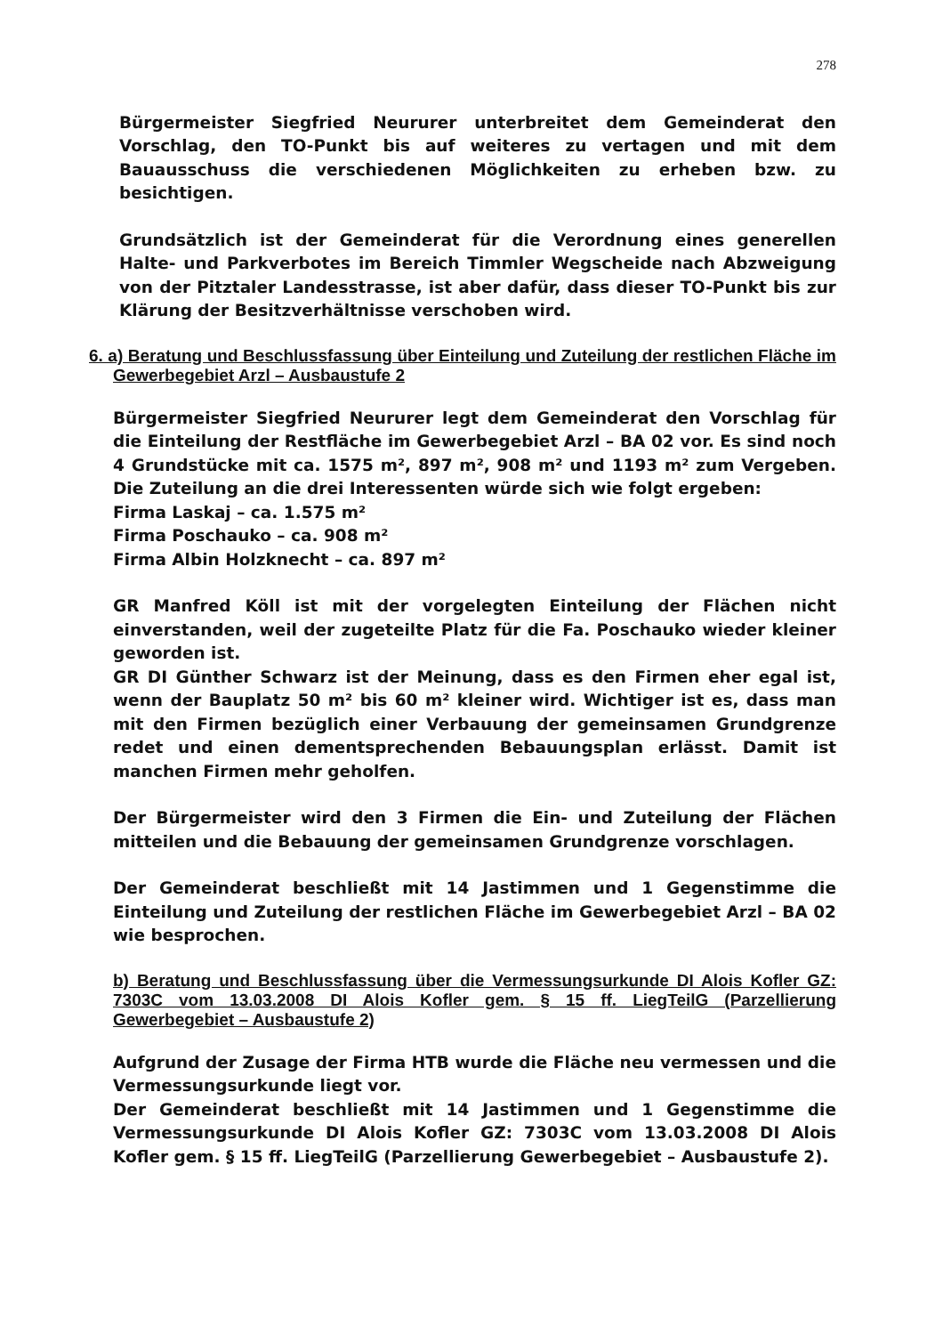278
Bürgermeister Siegfried Neururer unterbreitet dem Gemeinderat den Vorschlag, den TO-Punkt bis auf weiteres zu vertagen und mit dem Bauausschuss die verschiedenen Möglichkeiten zu erheben bzw. zu besichtigen.
Grundsätzlich ist der Gemeinderat für die Verordnung eines generellen Halte- und Parkverbotes im Bereich Timmler Wegscheide nach Abzweigung von der Pitztaler Landesstrasse, ist aber dafür, dass dieser TO-Punkt bis zur Klärung der Besitzverhältnisse verschoben wird.
6. a) Beratung und Beschlussfassung über Einteilung und Zuteilung der restlichen Fläche im Gewerbegebiet Arzl – Ausbaustufe 2
Bürgermeister Siegfried Neururer legt dem Gemeinderat den Vorschlag für die Einteilung der Restfläche im Gewerbegebiet Arzl – BA 02 vor. Es sind noch 4 Grundstücke mit ca. 1575 m², 897 m², 908 m² und 1193 m² zum Vergeben. Die Zuteilung an die drei Interessenten würde sich wie folgt ergeben:
Firma Laskaj – ca. 1.575 m²
Firma Poschauko – ca. 908 m²
Firma Albin Holzknecht – ca. 897 m²
GR Manfred Köll ist mit der vorgelegten Einteilung der Flächen nicht einverstanden, weil der zugeteilte Platz für die Fa. Poschauko wieder kleiner geworden ist.
GR DI Günther Schwarz ist der Meinung, dass es den Firmen eher egal ist, wenn der Bauplatz 50 m² bis 60 m² kleiner wird. Wichtiger ist es, dass man mit den Firmen bezüglich einer Verbauung der gemeinsamen Grundgrenze redet und einen dementsprechenden Bebauungsplan erlässt. Damit ist manchen Firmen mehr geholfen.
Der Bürgermeister wird den 3 Firmen die Ein- und Zuteilung der Flächen mitteilen und die Bebauung der gemeinsamen Grundgrenze vorschlagen.
Der Gemeinderat beschließt mit 14 Jastimmen und 1 Gegenstimme die Einteilung und Zuteilung der restlichen Fläche im Gewerbegebiet Arzl – BA 02 wie besprochen.
b) Beratung und Beschlussfassung über die Vermessungsurkunde DI Alois Kofler GZ: 7303C vom 13.03.2008 DI Alois Kofler gem. § 15 ff. LiegTeilG (Parzellierung Gewerbegebiet – Ausbaustufe 2)
Aufgrund der Zusage der Firma HTB wurde die Fläche neu vermessen und die Vermessungsurkunde liegt vor.
Der Gemeinderat beschließt mit 14 Jastimmen und 1 Gegenstimme die Vermessungsurkunde DI Alois Kofler GZ: 7303C vom 13.03.2008 DI Alois Kofler gem. § 15 ff. LiegTeilG (Parzellierung Gewerbegebiet – Ausbaustufe 2).